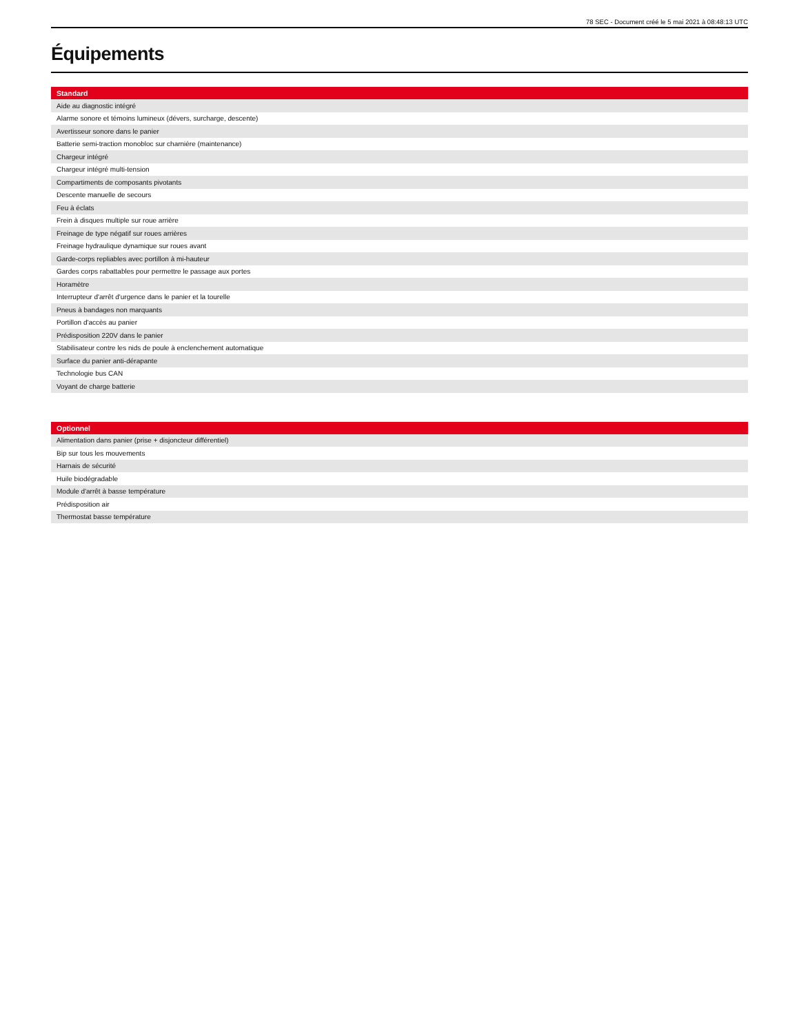78 SEC - Document créé le 5 mai 2021 à 08:48:13 UTC
Équipements
| Standard |
| --- |
| Aide au diagnostic intégré |
| Alarme sonore et témoins lumineux (dévers, surcharge, descente) |
| Avertisseur sonore dans le panier |
| Batterie semi-traction monobloc sur charnière (maintenance) |
| Chargeur intégré |
| Chargeur intégré multi-tension |
| Compartiments de composants pivotants |
| Descente manuelle de secours |
| Feu à éclats |
| Frein à disques multiple sur roue arrière |
| Freinage de type négatif sur roues arrières |
| Freinage hydraulique dynamique sur roues avant |
| Garde-corps repliables avec portillon à mi-hauteur |
| Gardes corps rabattables pour permettre le passage aux portes |
| Horamètre |
| Interrupteur d'arrêt d'urgence dans le panier et la tourelle |
| Pneus à bandages non marquants |
| Portillon d'accès au panier |
| Prédisposition 220V dans le panier |
| Stabilisateur contre les nids de poule à enclenchement automatique |
| Surface du panier anti-dérapante |
| Technologie bus CAN |
| Voyant de charge batterie |
| Optionnel |
| --- |
| Alimentation dans panier (prise + disjoncteur différentiel) |
| Bip sur tous les mouvements |
| Harnais de sécurité |
| Huile biodégradable |
| Module d'arrêt à basse température |
| Prédisposition air |
| Thermostat basse température |